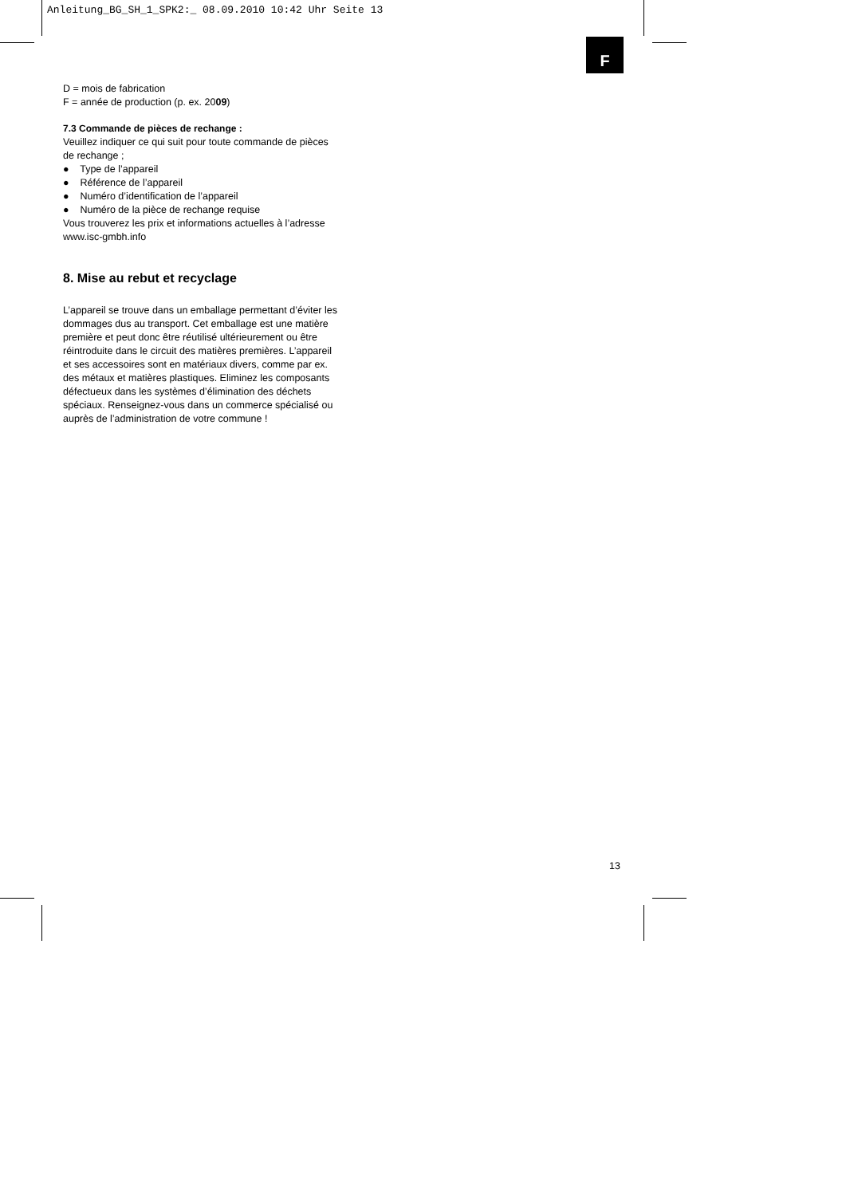Anleitung_BG_SH_1_SPK2:_ 08.09.2010 10:42 Uhr Seite 13
F
D = mois de fabrication
F = année de production (p. ex. 2009)
7.3 Commande de pièces de rechange :
Veuillez indiquer ce qui suit pour toute commande de pièces de rechange ;
● Type de l’appareil
● Référence de l’appareil
● Numéro d’identification de l’appareil
● Numéro de la pièce de rechange requise
Vous trouverez les prix et informations actuelles à l’adresse www.isc-gmbh.info
8. Mise au rebut et recyclage
L’appareil se trouve dans un emballage permettant d’éviter les dommages dus au transport. Cet emballage est une matière première et peut donc être réutilisé ultérieurement ou être réintroduite dans le circuit des matières premières. L’appareil et ses accessoires sont en matériaux divers, comme par ex. des métaux et matières plastiques. Eliminez les composants défectueux dans les systèmes d’élimination des déchets spéciaux. Renseignez-vous dans un commerce spécialisé ou auprès de l’administration de votre commune !
13